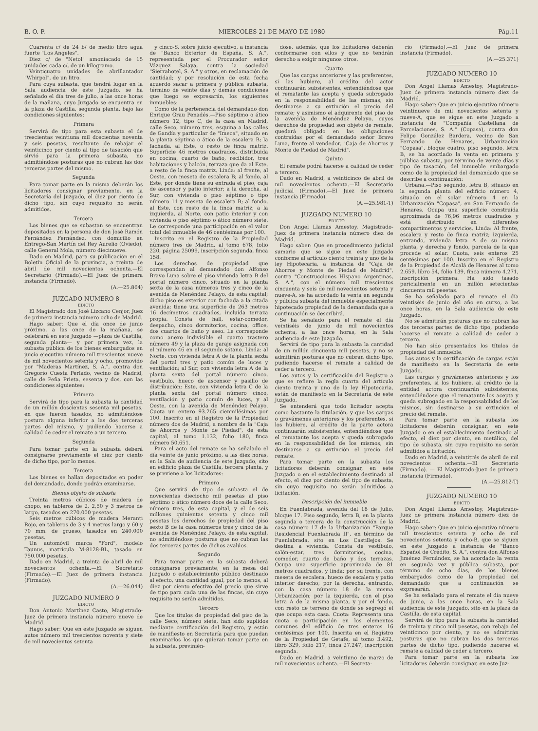B. O. P. MIERCOLES 21 DE MAYO DE 1980 Pág.11
Cuarenta c/ de 24 b/ de medio litro agua fuerte "Los Angeles".
Diez c/ de "Netol" amoniacado de 15 unidades cada c/, de un kilogramo.
Veinticuatro unidades de abrillantador "Whirpol", de un litro.
Para cuya subasta, que tendrá lugar en la Sala audiencia de este Juzgado, se ha señalado el día tres de julio, a las once horas de la mañana, cuyo Juzgado se encuentra en la plaza de Castilla, segunda planta, bajo las condiciones siguientes:
Primera
Servirá de tipo para esta subasta el de trescientas veintiuna mil doscientas noventa y seis pesetas, resultante de rebajar el veinticinco por ciento al tipo de tasación que sirvió para la primera subasta, no admitiéndose posturas que no cubran las dos terceras partes del mismo.
Segunda
Para tomar parte en la misma deberán los licitadores consignar previamente, en la Secretaría del Juzgado, el diez por ciento de dicho tipo, sin cuyo requisito no serán admitidos.
Tercera
Los bienes que se subastan se encuentran depositados en la persona de don José Ramón Fernández Fernández, con domicilio en Entrego-San Martín del Rey Aurelio (Oviedo), calle General Mola, número diecinueve.
Dado en Madrid, para su publicación en el Boletín Oficial de la provincia, a treinta de abril de mil novecientos ochenta.—El Secretario (Firmado).—El Juez de primera instancia (Firmado).
(A.—25.864)
JUZGADO NUMERO 8
EDICTO
El Magistrado don José Lizcano Cenjor, Juez de primera instancia número ocho de Madrid.
Hago saber: Que el día once de junio próximo, a las once de la mañana, se celebrará en este Juzgado —plaza de Castilla, segunda planta— y por primera vez, la subasta pública de los bienes embargados en juicio ejecutivo número mil trescientos nueve de mil novecientos setenta y ocho, promovido por "Maderas Martínez, S. A.", contra don Gregorio Cuesta Perlado, vecino de Madrid, calle de Peña Prieta, sesenta y dos, con las condiciones siguientes:
Primera
Servirá de tipo para la subasta la cantidad de un millón doscientas sesenta mil pesetas, en que fueron tasados, no admitiéndose postura alguna inferior a las dos terceras partes del mismo, y pudiendo hacerse a calidad de ceder el remate a un tercero.
Segunda
Para tomar parte en la subasta deberá consignarse previamente el diez por ciento de dicho tipo, por lo menos.
Tercera
Los bienes se hallan depositados en poder del demandado, donde podrán examinarse.
Bienes objeto de subasta
Treinta metros cúbicos de madera de chopo, en tableros de 2, 2,50 y 3 metros de largo, tasados en 270.000 pesetas.
Seis metros cúbicos de madera Meranti Rojo, en tableros de 3 y 4 metros largo y 60 y 70 mm. de grueso, tasados en 240.000 pesetas.
Un automóvil marca "Ford", modelo Taunus, matrícula M-8128-BL, tasado en 750.000 pesetas.
Dado en Madrid, a treinta de abril de mil novecientos ochenta.—El Secretario (Firmado).—El Juez de primera instancia (Firmado).
(A.—26.044)
JUZGADO NUMERO 9
EDICTO
Don Antonio Martínez Casto, Magistrado-Juez de primera instancia número nueve de Madrid.
Hago saber: Que en este Juzgado se siguen autos número mil trescientos noventa y siete de mil novecientos setenta
y cinco-S, sobre juicio ejecutivo, a instancia de "Banco Exterior de España, S. A.", representada por el Procurador señor Vázquez Salaya, contra la sociedad "Sierrahotel, S. A." y otros, en reclamación de cantidad; y por resolución de esta fecha acuerdo sacar a primera y pública subasta, término de veinte días y demás condiciones que luego se expresarán, los siguientes inmuebles:
Como de la pertenencia del demandado don Enrique Grau Penadés.—Piso séptimo o ático número 12, tipo C, de la casa en Madrid, calle Seco, número tres, esquina a las calles de Gandía y particular de "Imeca", situado en la planta séptima o ático de la escalera B; la fachada, al Este, o resto de finca matriz. Superficie 46 metros cuadrados, distribuida en cocina, cuarto de baño, recibidor, tres habitaciones y balcón, terraza que da al Este, a resto de la finca matriz. Linda: al frente, al Oeste, con meseta de escalera B; al fondo, al Este, por donde tiene su entrada el piso, caja de ascensor y patio interior; a la derecha, al Sur, con vivienda o piso séptimo o tipo número 11 y meseta de escalera B; al fondo, al Este, con resto de la finca matriz; a la izquierda, al Norte, con patio interior y con vivienda o piso séptimo o ático número siete. Le corresponde una participación en el valor total del inmueble de 46 centésimas por 100.
Inscrito en el Registro de la Propiedad número tres de Madrid, al tomo 678, folio 220, página 25099, inscripción segunda, finca 158.
Los derechos de propiedad que correspondan al demandado don Alfonso Bravo Luna sobre el piso vivienda letra B del portal número cinco, situado en la planta sexta de la casa números tres y cinco de la avenida de Menéndez Pelayo, de esta capital; dicho piso es exterior con fachada a la citada avenida; tiene una superficie de 263 metros 16 decímetros cuadrados, incluida terraza propia. Consta de hall, estar-comedor, despacho, cinco dormitorios, cocina, office, dos cuartos de baño y aseo. Le corresponde como anexo indivisible el cuarto trastero número 49 y la plaza de garaje asignada con el número 46 en el segundo sótano. Linda: al Norte, con vivienda letra A de la planta sexta del portal tres y patio común de luces y ventilación; al Sur, con vivienda letra A de la planta sexta del portal número cinco, vestíbulo, hueco de ascensor y pasillo de distribución; Este, con vivienda letra C de la planta sexta del portal número cinco, ventilación y patio común de luces, y al Oeste, con la avenida de Menéndez Pelayo. Cuota un entero 93.265 cienmilésimas por 100. Inscrito en el Registro de la Propiedad número dos de Madrid, a nombre de la "Caja de Ahorros y Monte de Piedad", de esta capital, al tomo 1.132, folio 180, finca número 50.651.
Para el acto del remate se ha señalado el día veinte de junio próximo, a las diez horas, en la Sala de audiencia de este Juzgado, sito en edificio plaza de Castilla, tercera planta, y se previene a los licitadores:
Primero
Que servirá de tipo de subasta el de novecientas dieciocho mil pesetas al piso séptimo o ático número doce de la calle Seco, número tres, de esta capital, y el de seis millones quinientas setenta y cinco mil pesetas los derechos de propiedad del piso sexto B de la casa números tres y cinco de la avenida de Menéndez Pelayo, de esta capital, no admitiéndose posturas que no cubran las dos terceras partes de dichos avalúos.
Segundo
Para tomar parte en la subasta deberá consignarse previamente, en la mesa del Juzgado o establecimiento público destinado al efecto, una cantidad igual, por lo menos, al diez por ciento efectivo del precio que sirve de tipo para cada una de las fincas, sin cuyo requisito no serán admitidos.
Tercero
Que los títulos de propiedad del piso de la calle Seco, número siete, han sido suplidos mediante certificación del Registro, y están de manifiesto en Secretaría para que puedan examinarlos los que quieran tomar parte en la subasta, previnién-
dose, además, que los licitadores deberán conformarse con ellos y que no tendrán derecho a exigir ningunos otros.
Cuarto
Que las cargas anteriores y las preferentes, si las hubiere, al crédito del actor continuarán subsistentes, entendiéndose que el rematante las acepta y queda subrogado en la responsabilidad de las mismas, sin destinarse a su extinción el precio del remate; y asimismo el adquirente del piso de la avenida de Menéndez Pelayo, cuyos derechos de propiedad son objeto de remate, quedará obligado en las obligaciones contraídas por el demandado señor Bravo Luna, frente al vendedor, "Caja de Ahorros y Monte de Piedad de Madrid".
Quinto
El remate podrá hacerse a calidad de ceder a tercero.
Dado en Madrid, a veinticinco de abril de mil novecientos ochenta.—El Secretario judicial (Firmado).—El Juez de primera instancia (Firmado).
(A.—25.981-T)
JUZGADO NUMERO 10
EDICTO
Don Angel Llamas Amestoy, Magistrado-Juez de primera instancia número diez de Madrid.
Hago saber: Que en procedimiento judicial sumario que se sigue en este Juzgado conforme al artículo ciento treinta y uno de la ley Hipotecaria, a instancia de "Caja de Ahorros y Monte de Piedad de Madrid", contra "Construcciones Hispano Argentinas, S. A.", con el número mil trescientos cincuenta y seis de mil novecientos setenta y nueve-A, se ha acordado la venta en segunda y pública subasta del inmueble especialmente hipotecado propiedad de la demandada que a continuación se describirá.
Se ha señalado para el remate el día veintiséis de junio de mil novecientos ochenta, a las once horas, en la Sala audiencia de este Juzgado.
Servirá de tipo para la subasta la cantidad de un millón cincuenta mil pesetas, y no se admitirán posturas que no cubran dicho tipo, pudiendo hacerse el remate a calidad de ceder a tercero.
Los autos y la certificación del Registro a que se refiere la regla cuarta del artículo ciento treinta y uno de la ley Hipotecaria, están de manifiesto en la Secretaría de este Juzgado.
Se entenderá que todo licitador acepta como bastante la titulación, y que las cargas o gravámenes anteriores y los preferentes, si los hubiere, al crédito de la parte actora continuarán subsistentes, entendiéndose que el rematante los acepta y queda subrogado en la responsabilidad de los mismos, sin destinarse a su extinción el precio del remate.
Para tomar parte en la subasta los licitadores deberán consignar, en este Juzgado o en el establecimiento destinado al efecto, el diez por ciento del tipo de subasta, sin cuyo requisito no serán admitidos a licitación.
Descripción del inmueble
En Fuenlabrada, avenida del 18 de Julio, bloque 17. Piso segundo, letra B, en la planta segunda o tercera de la construcción de la casa número 17 de la Urbanización "Parque Residencial Fuenlabrada II", en término de Fuenlabrada, sito en Los Castillejos. Se destina a vivienda. Consta de vestíbulo, salón-estar, tres dormitorios, cocina, comedor, cuarto de baño y dos terrazas. Ocupa una superficie aproximada de 81 metros cuadrados, y linda: por su frente, con meseta de escalera, hueco de escalera y patio interior derecho; por la derecha, entrando, con la casa número 18 de la misma Urbanización; por la izquierda, con el piso letra A de la misma planta, y por el fondo, con resto de terreno de donde se segregó el que ocupa esta casa. Cuota: Representa una cuota o participación en los elementos comunes del edificio de tres enteros 16 centésimas por 100. Inscrita en el Registro de la Propiedad de Getafe, al tomo 3.492, libro 329, folio 217, finca 27.247, inscripción segunda.
Dado en Madrid, a veintiuno de marzo de mil novecientos ochenta.—El Secreta-
rio (Firmado).—El Juez de primera instancia (Firmado).
(A.—25.371)
JUZGADO NUMERO 10
EDICTO
Don Angel Llamas Amestoy, Magistrado-Juez de primera instancia número diez de Madrid.
Hago saber: Que en juicio ejecutivo número veintinueve de mil novecientos setenta y nueve-A, que se sigue en este Juzgado a instancia de "Compañía Castellana de Parcelaciones, S. A." (Copasa), contra don Felipe González Bardera, vecino de San Fernando de Henares, Urbanización "Copasa", bloque cuatro, piso segundo, letra B, se ha acordado la venta en primera y pública subasta, por término de veinte días y tipo de tasación, del inmueble embargado como de la propiedad del demandado que se describe a continuación:
Urbana.—Piso segundo, letra B, situado en la segunda planta del edificio número 4, situado en el solar número 4 en la Urbanización "Copasa", en San Fernando de Henares. Ocupa una superficie construida aproximada de 76,96 metros cuadrados y está distribuido en diferentes compartimentos y servicios. Linda: Al frente, escalera y resto de finca matriz; izquierda, entrando, vivienda letra A de su misma planta, y derecha y fondo, parcela de la que procede el solar. Cuota, seis enteros 25 centésimas por 100. Inscrito en el Registro de la Propiedad de Alcalá de Henares al tomo 2.659, libro 54, folio 139, finca número 4.271, inscripción primera. Ha sido tasado pericialmente en un millón setecientas cincuenta mil pesetas.
Se ha señalado para el remate el día veintiséis de junio del año en curso, a las once horas, en la Sala audiencia de este Juzgado.
No se admitirán posturas que no cubran las dos terceras partes de dicho tipo, pudiendo hacerse el remate a calidad de ceder a tercero.
No han sido presentados los títulos de propiedad del inmueble.
Los autos y la certificación de cargas están de manifiesto en la Secretaría de este Juzgado.
Las cargas y gravámenes anteriores y los preferentes, si los hubiere, al crédito de la entidad actora continuarán subsistentes, entendiéndose que el rematante los acepta y queda subrogado en la responsabilidad de los mismos, sin destinarse a su extinción el precio del remate.
Para tomar parte en la subasta los licitadores deberán consignar, en este Juzgado o en el establecimiento destinado al efecto, el diez por ciento, en metálico, del tipo de subasta, sin cuyo requisito no serán admitidos a licitación.
Dado en Madrid, a veintitrés de abril de mil novecientos ochenta.—El Secretario (Firmado). — El Magistrado-Juez de primera instancia (Firmado).
(A.—25.812-T)
JUZGADO NUMERO 10
EDICTO
Don Angel Llamas Amestoy, Magistrado-Juez de primera instancia número diez de Madrid.
Hago saber: Que en juicio ejecutivo número mil trescientos setenta y ocho de mil novecientos setenta y ocho-B, que se siguen en este Juzgado a instancia de "Banco Español de Crédito, S. A.", contra don Alfonso Jiménez Fernández, se ha acordado la venta en segunda vez y pública subasta, por término de ocho días, de los bienes embargados como de la propiedad del demandado que a continuación se expresarán.
Se ha señalado para el remate el día nueve de junio, a las once horas, en la Sala audiencia de este Juzgado, sito en la plaza de Castilla, de esta capital.
Servirá de tipo para la subasta la cantidad de treinta y cinco mil pesetas, con rebaja del veinticinco por ciento, y no se admitirán posturas que no cubran las dos terceras partes de dicho tipo, pudiendo hacerse el remate a calidad de ceder a tercero.
Para tomar parte en la subasta los licitadores deberán consignar, en este Juz-